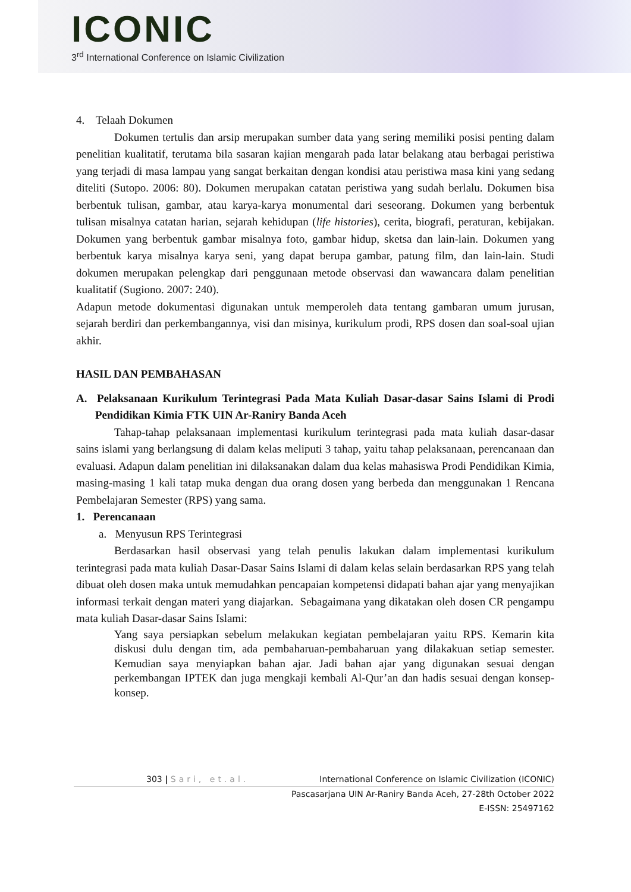ICONIC
3<sup>rd</sup> International Conference on Islamic Civilization
4. Telaah Dokumen
Dokumen tertulis dan arsip merupakan sumber data yang sering memiliki posisi penting dalam penelitian kualitatif, terutama bila sasaran kajian mengarah pada latar belakang atau berbagai peristiwa yang terjadi di masa lampau yang sangat berkaitan dengan kondisi atau peristiwa masa kini yang sedang diteliti (Sutopo. 2006: 80). Dokumen merupakan catatan peristiwa yang sudah berlalu. Dokumen bisa berbentuk tulisan, gambar, atau karya-karya monumental dari seseorang. Dokumen yang berbentuk tulisan misalnya catatan harian, sejarah kehidupan (life histories), cerita, biografi, peraturan, kebijakan. Dokumen yang berbentuk gambar misalnya foto, gambar hidup, sketsa dan lain-lain. Dokumen yang berbentuk karya misalnya karya seni, yang dapat berupa gambar, patung film, dan lain-lain. Studi dokumen merupakan pelengkap dari penggunaan metode observasi dan wawancara dalam penelitian kualitatif (Sugiono. 2007: 240).
Adapun metode dokumentasi digunakan untuk memperoleh data tentang gambaran umum jurusan, sejarah berdiri dan perkembangannya, visi dan misinya, kurikulum prodi, RPS dosen dan soal-soal ujian akhir.
HASIL DAN PEMBAHASAN
A. Pelaksanaan Kurikulum Terintegrasi Pada Mata Kuliah Dasar-dasar Sains Islami di Prodi Pendidikan Kimia FTK UIN Ar-Raniry Banda Aceh
Tahap-tahap pelaksanaan implementasi kurikulum terintegrasi pada mata kuliah dasar-dasar sains islami yang berlangsung di dalam kelas meliputi 3 tahap, yaitu tahap pelaksanaan, perencanaan dan evaluasi. Adapun dalam penelitian ini dilaksanakan dalam dua kelas mahasiswa Prodi Pendidikan Kimia, masing-masing 1 kali tatap muka dengan dua orang dosen yang berbeda dan menggunakan 1 Rencana Pembelajaran Semester (RPS) yang sama.
1. Perencanaan
a. Menyusun RPS Terintegrasi
Berdasarkan hasil observasi yang telah penulis lakukan dalam implementasi kurikulum terintegrasi pada mata kuliah Dasar-Dasar Sains Islami di dalam kelas selain berdasarkan RPS yang telah dibuat oleh dosen maka untuk memudahkan pencapaian kompetensi didapati bahan ajar yang menyajikan informasi terkait dengan materi yang diajarkan. Sebagaimana yang dikatakan oleh dosen CR pengampu mata kuliah Dasar-dasar Sains Islami:
Yang saya persiapkan sebelum melakukan kegiatan pembelajaran yaitu RPS. Kemarin kita diskusi dulu dengan tim, ada pembaharuan-pembaharuan yang dilakakuan setiap semester. Kemudian saya menyiapkan bahan ajar. Jadi bahan ajar yang digunakan sesuai dengan perkembangan IPTEK dan juga mengkaji kembali Al-Qur’an dan hadis sesuai dengan konsep-konsep.
303 | Sari, et.al. International Conference on Islamic Civilization (ICONIC)
Pascasarjana UIN Ar-Raniry Banda Aceh, 27-28th October 2022
E-ISSN: 25497162